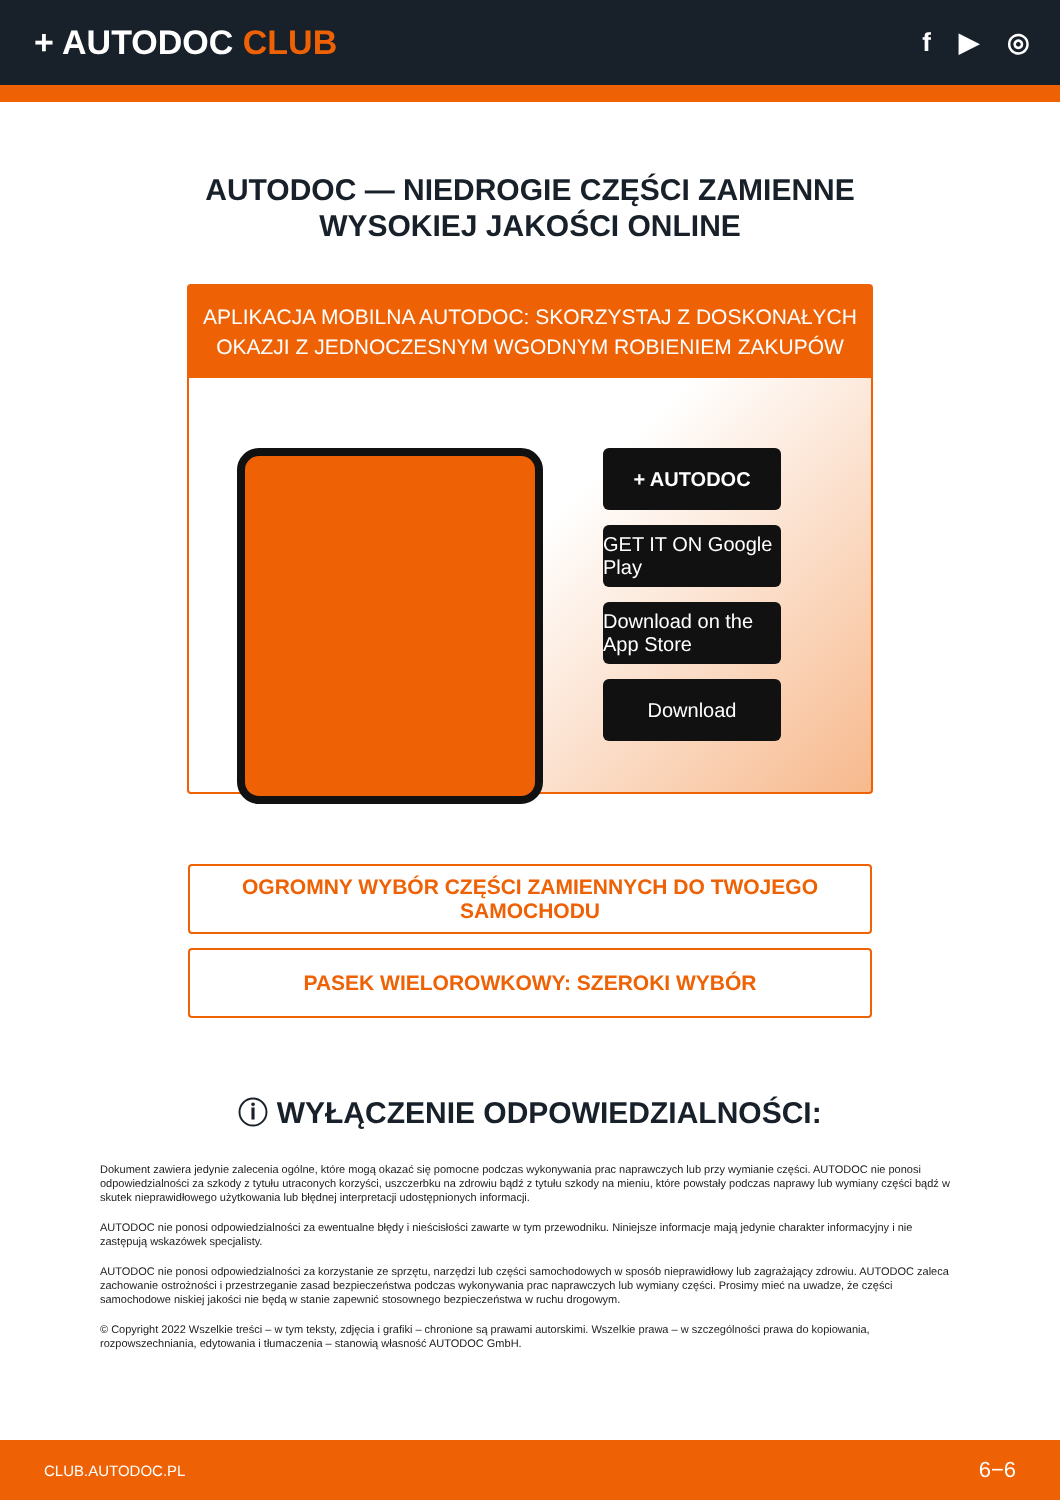+ AUTODOC CLUB
f ▶ ◎
AUTODOC — NIEDROGIE CZĘŚCI ZAMIENNE
WYSOKIEJ JAKOŚCI ONLINE
APLIKACJA MOBILNA AUTODOC: SKORZYSTAJ Z DOSKONAŁYCH OKAZJI Z JEDNOCZESNYM WGODNYM ROBIENIEM ZAKUPÓW
+ AUTODOC
GET IT ON Google Play
Download on the App Store
Download
OGROMNY WYBÓR CZĘŚCI ZAMIENNYCH DO TWOJEGO SAMOCHODU
PASEK WIELOROWKOWY: SZEROKI WYBÓR
ⓘ WYŁĄCZENIE ODPOWIEDZIALNOŚCI:
Dokument zawiera jedynie zalecenia ogólne, które mogą okazać się pomocne podczas wykonywania prac naprawczych lub przy wymianie części. AUTODOC nie ponosi odpowiedzialności za szkody z tytułu utraconych korzyści, uszczerbku na zdrowiu bądź z tytułu szkody na mieniu, które powstały podczas naprawy lub wymiany części bądź w skutek nieprawidłowego użytkowania lub błędnej interpretacji udostępnionych informacji.
AUTODOC nie ponosi odpowiedzialności za ewentualne błędy i nieścisłości zawarte w tym przewodniku. Niniejsze informacje mają jedynie charakter informacyjny i nie zastępują wskazówek specjalisty.
AUTODOC nie ponosi odpowiedzialności za korzystanie ze sprzętu, narzędzi lub części samochodowych w sposób nieprawidłowy lub zagrażający zdrowiu. AUTODOC zaleca zachowanie ostrożności i przestrzeganie zasad bezpieczeństwa podczas wykonywania prac naprawczych lub wymiany części. Prosimy mieć na uwadze, że części samochodowe niskiej jakości nie będą w stanie zapewnić stosownego bezpieczeństwa w ruchu drogowym.
© Copyright 2022 Wszelkie treści – w tym teksty, zdjęcia i grafiki – chronione są prawami autorskimi. Wszelkie prawa – w szczególności prawa do kopiowania, rozpowszechniania, edytowania i tłumaczenia – stanowią własność AUTODOC GmbH.
CLUB.AUTODOC.PL 6−6